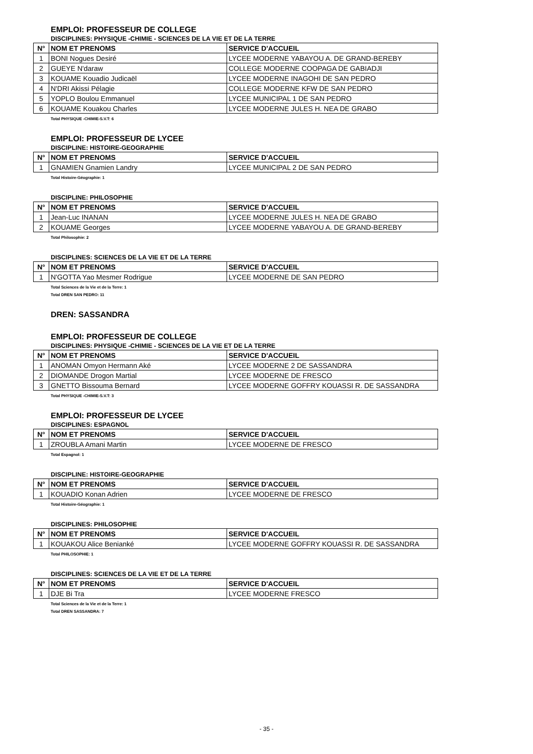EMPLOI: PROFESSEUR DE COLLEGE
DISCIPLINES: PHYSIQUE -CHIMIE - SCIENCES DE LA VIE ET DE LA TERRE
| N° | NOM ET PRENOMS | SERVICE D'ACCUEIL |
| --- | --- | --- |
| 1 | BONI Nogues Desiré | LYCEE MODERNE YABAYOU A. DE GRAND-BEREBY |
| 2 | GUEYE N'daraw | COLLEGE MODERNE COOPAGA DE GABIADJI |
| 3 | KOUAME Kouadio Judicaël | LYCEE MODERNE INAGOHI DE SAN PEDRO |
| 4 | N'DRI Akissi Pélagie | COLLEGE MODERNE KFW DE SAN PEDRO |
| 5 | YOPLO Boulou Emmanuel | LYCEE MUNICIPAL 1 DE SAN PEDRO |
| 6 | KOUAME Kouakou Charles | LYCEE MODERNE JULES H. NEA DE GRABO |
Total PHYSIQUE -CHIMIE-S.V.T: 6
EMPLOI: PROFESSEUR DE LYCEE
DISCIPLINE: HISTOIRE-GEOGRAPHIE
| N° | NOM ET PRENOMS | SERVICE D'ACCUEIL |
| --- | --- | --- |
| 1 | GNAMIEN Gnamien Landry | LYCEE MUNICIPAL 2 DE SAN PEDRO |
Total Histoire-Géographie: 1
DISCIPLINE: PHILOSOPHIE
| N° | NOM ET PRENOMS | SERVICE D'ACCUEIL |
| --- | --- | --- |
| 1 | Jean-Luc INANAN | LYCEE MODERNE JULES H. NEA DE GRABO |
| 2 | KOUAME Georges | LYCEE MODERNE YABAYOU A. DE GRAND-BEREBY |
Total Philosophie: 2
DISCIPLINES: SCIENCES DE LA VIE ET DE LA TERRE
| N° | NOM ET PRENOMS | SERVICE D'ACCUEIL |
| --- | --- | --- |
| 1 | N'GOTTA Yao Mesmer Rodrigue | LYCEE MODERNE DE SAN PEDRO |
Total Sciences de la Vie et de la Terre: 1
Total DREN SAN PEDRO: 11
DREN: SASSANDRA
EMPLOI: PROFESSEUR DE COLLEGE
DISCIPLINES: PHYSIQUE -CHIMIE - SCIENCES DE LA VIE ET DE LA TERRE
| N° | NOM ET PRENOMS | SERVICE D'ACCUEIL |
| --- | --- | --- |
| 1 | ANOMAN Omyon Hermann Aké | LYCEE MODERNE 2 DE SASSANDRA |
| 2 | DIOMANDE Drogon Martial | LYCEE MODERNE DE FRESCO |
| 3 | GNETTO Bissouma Bernard | LYCEE MODERNE GOFFRY KOUASSI R. DE SASSANDRA |
Total PHYSIQUE -CHIMIE-S.V.T: 3
EMPLOI: PROFESSEUR DE LYCEE
DISCIPLINES: ESPAGNOL
| N° | NOM ET PRENOMS | SERVICE D'ACCUEIL |
| --- | --- | --- |
| 1 | ZROUBLA Amani Martin | LYCEE MODERNE DE FRESCO |
Total Espagnol: 1
DISCIPLINE: HISTOIRE-GEOGRAPHIE
| N° | NOM ET PRENOMS | SERVICE D'ACCUEIL |
| --- | --- | --- |
| 1 | KOUADIO Konan Adrien | LYCEE MODERNE DE FRESCO |
Total Histoire-Géographie: 1
DISCIPLINES: PHILOSOPHIE
| N° | NOM ET PRENOMS | SERVICE D'ACCUEIL |
| --- | --- | --- |
| 1 | KOUAKOU Alice Benianké | LYCEE MODERNE GOFFRY KOUASSI R. DE SASSANDRA |
Total PHILOSOPHIE: 1
DISCIPLINES: SCIENCES DE LA VIE ET DE LA TERRE
| N° | NOM ET PRENOMS | SERVICE D'ACCUEIL |
| --- | --- | --- |
| 1 | DJE Bi Tra | LYCEE MODERNE FRESCO |
Total Sciences de la Vie et de la Terre: 1
Total DREN SASSANDRA: 7
- 35 -